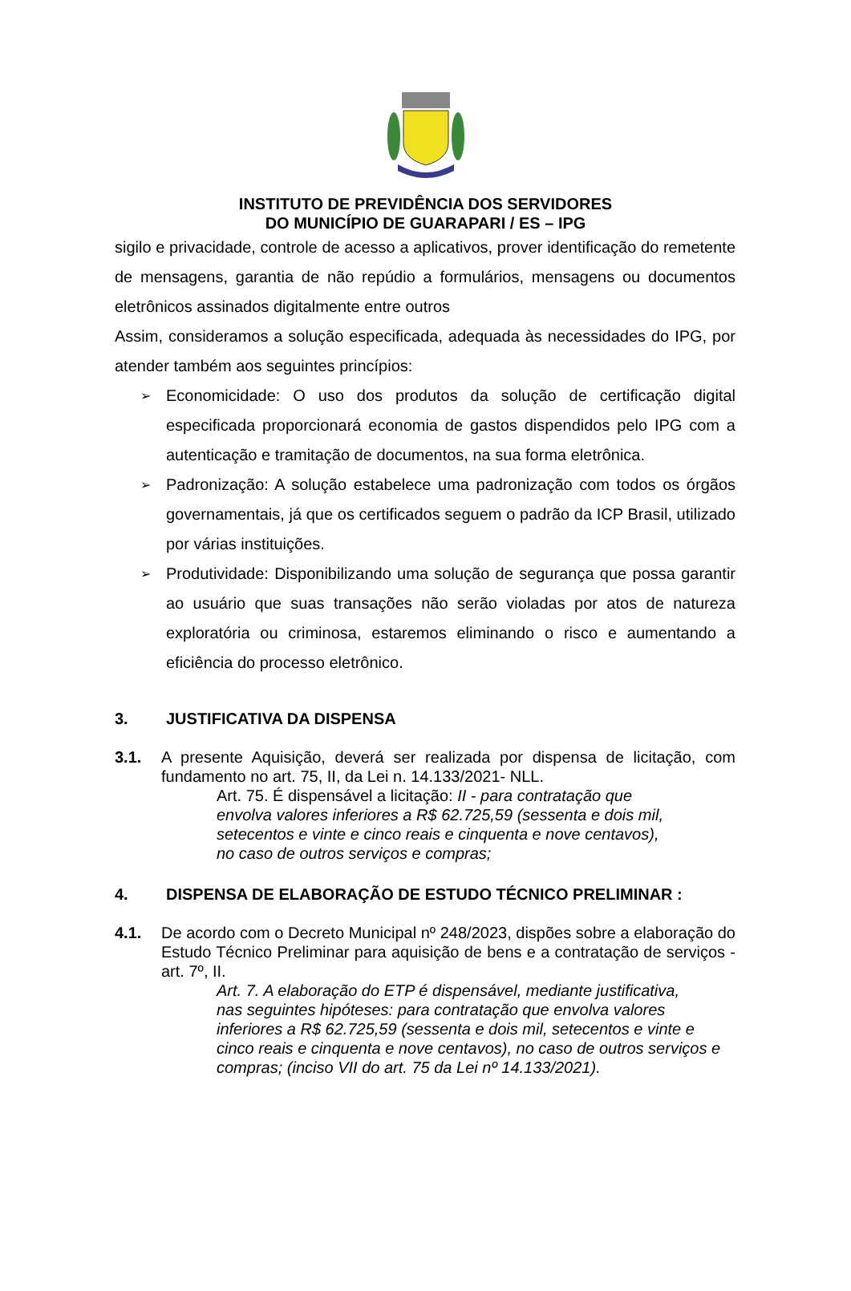INSTITUTO DE PREVIDÊNCIA DOS SERVIDORES
DO MUNICÍPIO DE GUARAPARI / ES – IPG
sigilo e privacidade, controle de acesso a aplicativos, prover identificação do remetente de mensagens, garantia de não repúdio a formulários, mensagens ou documentos eletrônicos assinados digitalmente entre outros
Assim, consideramos a solução especificada, adequada às necessidades do IPG, por atender também aos seguintes princípios:
➢
Economicidade: O uso dos produtos da solução de certificação digital especificada proporcionará economia de gastos dispendidos pelo IPG com a autenticação e tramitação de documentos, na sua forma eletrônica.
➢
Padronização: A solução estabelece uma padronização com todos os órgãos governamentais, já que os certificados seguem o padrão da ICP Brasil, utilizado por várias instituições.
➢
Produtividade: Disponibilizando uma solução de segurança que possa garantir ao usuário que suas transações não serão violadas por atos de natureza exploratória ou criminosa, estaremos eliminando o risco e aumentando a eficiência do processo eletrônico.
3. JUSTIFICATIVA DA DISPENSA
3.1. A presente Aquisição, deverá ser realizada por dispensa de licitação, com fundamento no art. 75, II, da Lei n. 14.133/2021- NLL.
Art. 75. É dispensável a licitação: II - para contratação que
envolva valores inferiores a R$ 62.725,59 (sessenta e dois mil,
setecentos e vinte e cinco reais e cinquenta e nove centavos),
no caso de outros serviços e compras;
4. DISPENSA DE ELABORAÇÃO DE ESTUDO TÉCNICO PRELIMINAR :
4.1. De acordo com o Decreto Municipal nº 248/2023, dispões sobre a elaboração do Estudo Técnico Preliminar para aquisição de bens e a contratação de serviços - art. 7º, II.
Art. 7. A elaboração do ETP é dispensável, mediante justificativa,
nas seguintes hipóteses: para contratação que envolva valores
inferiores a R$ 62.725,59 (sessenta e dois mil, setecentos e vinte e cinco reais e cinquenta e nove centavos), no caso de outros serviços e compras; (inciso VII do art. 75 da Lei nº 14.133/2021).